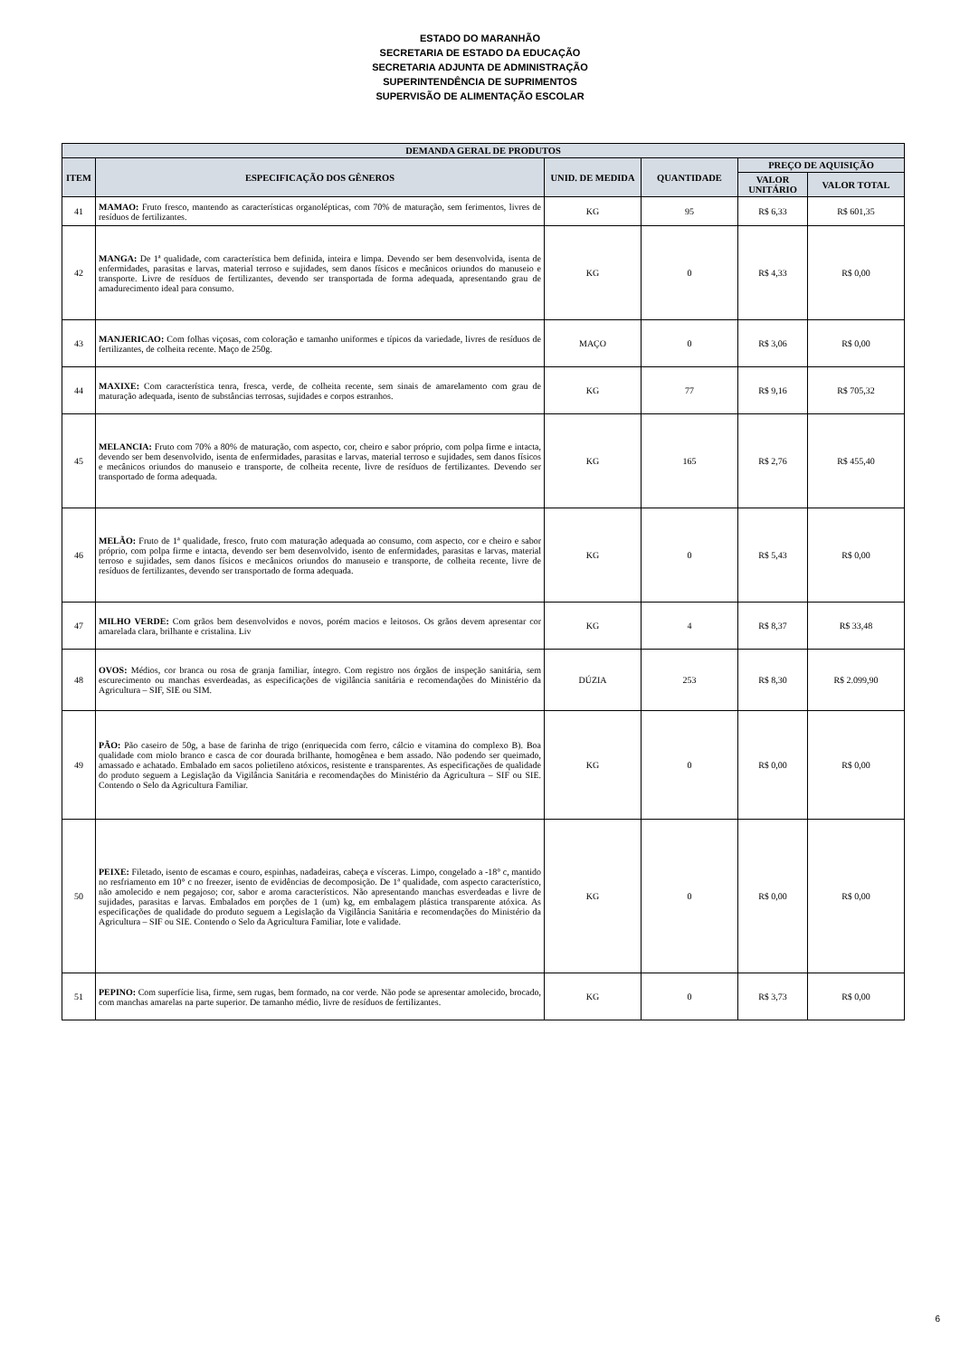ESTADO DO MARANHÃO
SECRETARIA DE ESTADO DA EDUCAÇÃO
SECRETARIA ADJUNTA DE ADMINISTRAÇÃO
SUPERINTENDÊNCIA DE SUPRIMENTOS
SUPERVISÃO DE ALIMENTAÇÃO ESCOLAR
| DEMANDA GERAL DE PRODUTOS | | | | | |
| --- | --- | --- | --- | --- | --- |
| ITEM | ESPECIFICAÇÃO DOS GÊNEROS | UNID. DE MEDIDA | QUANTIDADE | PREÇO DE AQUISIÇÃO | |
| | | | | VALOR UNITÁRIO | VALOR TOTAL |
| 41 | MAMAO: Fruto fresco, mantendo as características organolépticas, com 70% de maturação, sem ferimentos, livres de resíduos de fertilizantes. | KG | 95 | R$ 6,33 | R$ 601,35 |
| 42 | MANGA: De 1ª qualidade, com característica bem definida, inteira e limpa. Devendo ser bem desenvolvida, isenta de enfermidades, parasitas e larvas, material terroso e sujidades, sem danos físicos e mecânicos oriundos do manuseio e transporte. Livre de resíduos de fertilizantes, devendo ser transportada de forma adequada, apresentando grau de amadurecimento ideal para consumo. | KG | 0 | R$ 4,33 | R$ 0,00 |
| 43 | MANJERICAO: Com folhas viçosas, com coloração e tamanho uniformes e típicos da variedade, livres de resíduos de fertilizantes, de colheita recente. Maço de 250g. | MAÇO | 0 | R$ 3,06 | R$ 0,00 |
| 44 | MAXIXE: Com característica tenra, fresca, verde, de colheita recente, sem sinais de amarelamento com grau de maturação adequada, isento de substâncias terrosas, sujidades e corpos estranhos. | KG | 77 | R$ 9,16 | R$ 705,32 |
| 45 | MELANCIA: Fruto com 70% a 80% de maturação, com aspecto, cor, cheiro e sabor próprio, com polpa firme e intacta, devendo ser bem desenvolvido, isenta de enfermidades, parasitas e larvas, material terroso e sujidades, sem danos físicos e mecânicos oriundos do manuseio e transporte, de colheita recente, livre de resíduos de fertilizantes. Devendo ser transportado de forma adequada. | KG | 165 | R$ 2,76 | R$ 455,40 |
| 46 | MELÃO: Fruto de 1ª qualidade, fresco, fruto com maturação adequada ao consumo, com aspecto, cor e cheiro e sabor próprio, com polpa firme e intacta, devendo ser bem desenvolvido, isento de enfermidades, parasitas e larvas, material terroso e sujidades, sem danos físicos e mecânicos oriundos do manuseio e transporte, de colheita recente, livre de resíduos de fertilizantes, devendo ser transportado de forma adequada. | KG | 0 | R$ 5,43 | R$ 0,00 |
| 47 | MILHO VERDE: Com grãos bem desenvolvidos e novos, porém macios e leitosos. Os grãos devem apresentar cor amarelada clara, brilhante e cristalina. Liv | KG | 4 | R$ 8,37 | R$ 33,48 |
| 48 | OVOS: Médios, cor branca ou rosa de granja familiar, íntegro. Com registro nos órgãos de inspeção sanitária, sem escurecimento ou manchas esverdeadas, as especificações de vigilância sanitária e recomendações do Ministério da Agricultura – SIF, SIE ou SIM. | DÚZIA | 253 | R$ 8,30 | R$ 2.099,90 |
| 49 | PÃO: Pão caseiro de 50g, a base de farinha de trigo (enriquecida com ferro, cálcio e vitamina do complexo B). Boa qualidade com miolo branco e casca de cor dourada brilhante, homogênea e bem assado. Não podendo ser queimado, amassado e achatado. Embalado em sacos polietileno atóxicos, resistente e transparentes. As especificações de qualidade do produto seguem a Legislação da Vigilância Sanitária e recomendações do Ministério da Agricultura – SIF ou SIE. Contendo o Selo da Agricultura Familiar. | KG | 0 | R$ 0,00 | R$ 0,00 |
| 50 | PEIXE: Filetado, isento de escamas e couro, espinhas, nadadeiras, cabeça e vísceras. Limpo, congelado a -18° c, mantido no resfriamento em 10° c no freezer, isento de evidências de decomposição. De 1ª qualidade, com aspecto característico, não amolecido e nem pegajoso; cor, sabor e aroma característicos. Não apresentando manchas esverdeadas e livre de sujidades, parasitas e larvas. Embalados em porções de 1 (um) kg, em embalagem plástica transparente atóxica. As especificações de qualidade do produto seguem a Legislação da Vigilância Sanitária e recomendações do Ministério da Agricultura – SIF ou SIE. Contendo o Selo da Agricultura Familiar, lote e validade. | KG | 0 | R$ 0,00 | R$ 0,00 |
| 51 | PEPINO: Com superfície lisa, firme, sem rugas, bem formado, na cor verde. Não pode se apresentar amolecido, brocado, com manchas amarelas na parte superior. De tamanho médio, livre de resíduos de fertilizantes. | KG | 0 | R$ 3,73 | R$ 0,00 |
6